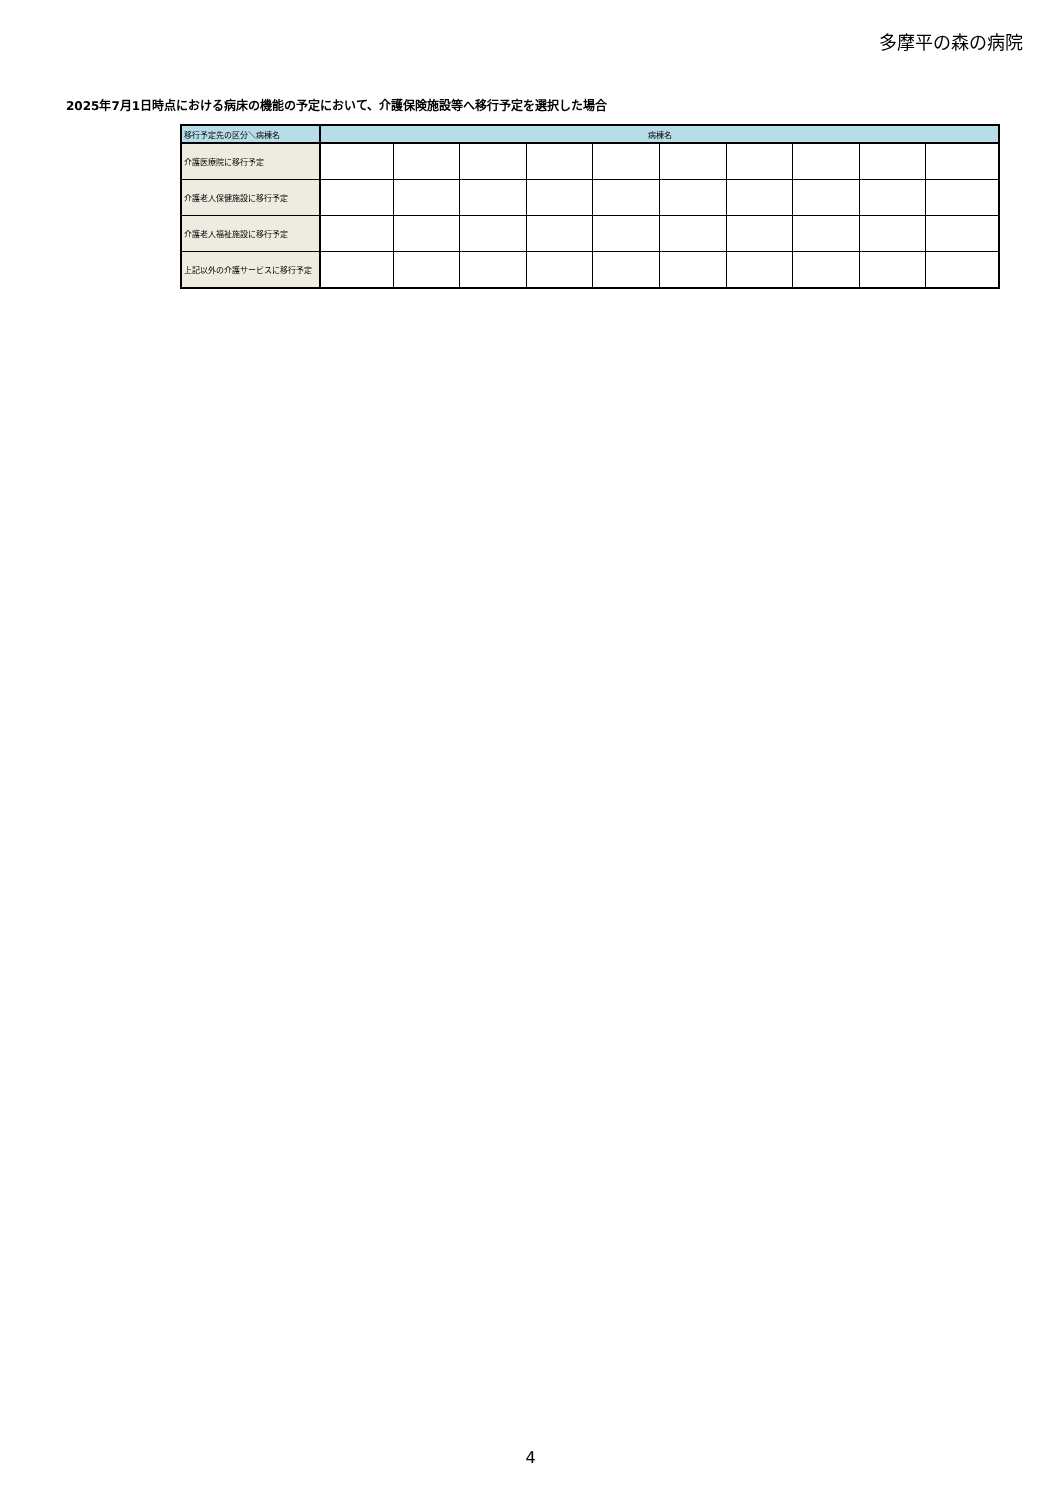多摩平の森の病院
2025年7月1日時点における病床の機能の予定において、介護保険施設等へ移行予定を選択した場合
| 移行予定先の区分＼病棟名 | 病棟名 | | | | | | | | | |
| --- | --- | --- | --- | --- | --- | --- | --- | --- | --- | --- |
| 介護医療院に移行予定 | | | | | | | | | | |
| 介護老人保健施設に移行予定 | | | | | | | | | | |
| 介護老人福祉施設に移行予定 | | | | | | | | | | |
| 上記以外の介護サービスに移行予定 | | | | | | | | | | |
4